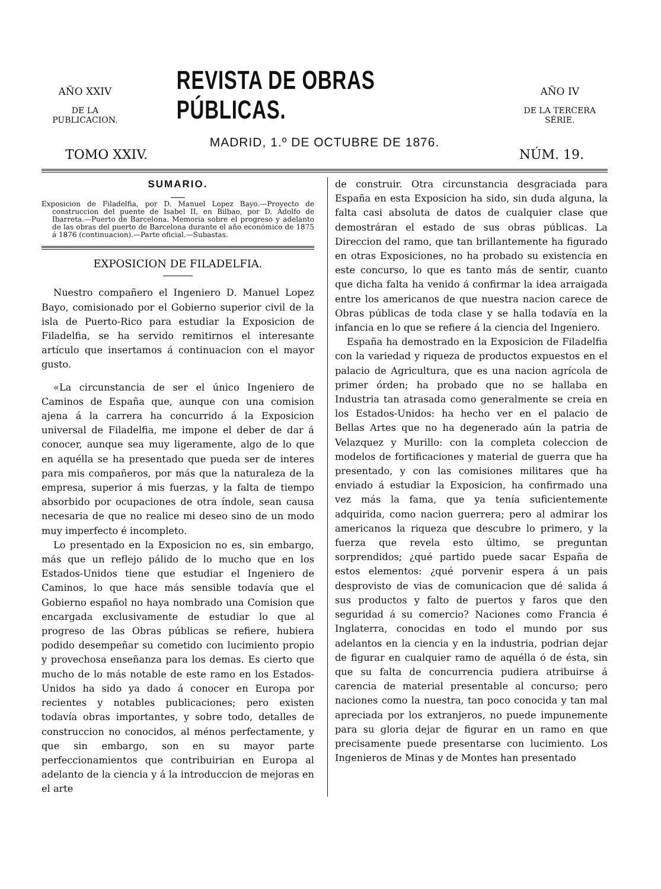AÑO XXIV
DE LA PUBLICACION.
REVISTA DE OBRAS PÚBLICAS.
AÑO IV
DE LA TERCERA SÉRIE.
MADRID, 1.º DE OCTUBRE DE 1876.
TOMO XXIV. NÚM. 19.
SUMARIO.
Exposicion de Filadelfia, por D. Manuel Lopez Bayo.—Proyecto de construccion del puente de Isabel II, en Bilbao, por D. Adolfo de Ibarreta.—Puerto de Barcelona. Memoria sobre el progreso y adelanto de las obras del puerto de Barcelona durante el año económico de 1875 á 1876 (continuacion).—Parte oficial.—Subastas.
EXPOSICION DE FILADELFIA.
Nuestro compañero el Ingeniero D. Manuel Lopez Bayo, comisionado por el Gobierno superior civil de la isla de Puerto-Rico para estudiar la Exposicion de Filadelfia, se ha servido remitirnos el interesante artículo que insertamos á continuacion con el mayor gusto.
«La circunstancia de ser el único Ingeniero de Caminos de España que, aunque con una comision ajena á la carrera ha concurrido á la Exposicion universal de Filadelfia, me impone el deber de dar á conocer, aunque sea muy ligeramente, algo de lo que en aquélla se ha presentado que pueda ser de interes para mis compañeros, por más que la naturaleza de la empresa, superior á mis fuerzas, y la falta de tiempo absorbido por ocupaciones de otra índole, sean causa necesaria de que no realice mi deseo sino de un modo muy imperfecto é incompleto.
Lo presentado en la Exposicion no es, sin embargo, más que un reflejo pálido de lo mucho que en los Estados-Unidos tiene que estudiar el Ingeniero de Caminos, lo que hace más sensible todavía que el Gobierno español no haya nombrado una Comision que encargada exclusivamente de estudiar lo que al progreso de las Obras públicas se refiere, hubiera podido desempeñar su cometido con lucimiento propio y provechosa enseñanza para los demas. Es cierto que mucho de lo más notable de este ramo en los Estados-Unidos ha sido ya dado á conocer en Europa por recientes y notables publicaciones; pero existen todavía obras importantes, y sobre todo, detalles de construccion no conocidos, al ménos perfectamente, y que sin embargo, son en su mayor parte perfeccionamientos que contribuirian en Europa al adelanto de la ciencia y á la introduccion de mejoras en el arte
de construir. Otra circunstancia desgraciada para España en esta Exposicion ha sido, sin duda alguna, la falta casi absoluta de datos de cualquier clase que demostráran el estado de sus obras públicas. La Direccion del ramo, que tan brillantemente ha figurado en otras Exposiciones, no ha probado su existencia en este concurso, lo que es tanto más de sentir, cuanto que dicha falta ha venido á confirmar la idea arraigada entre los americanos de que nuestra nacion carece de Obras públicas de toda clase y se halla todavía en la infancia en lo que se refiere á la ciencia del Ingeniero.
España ha demostrado en la Exposicion de Filadelfia con la variedad y riqueza de productos expuestos en el palacio de Agricultura, que es una nacion agrícola de primer órden; ha probado que no se hallaba en Industria tan atrasada como generalmente se creia en los Estados-Unidos: ha hecho ver en el palacio de Bellas Artes que no ha degenerado aún la patria de Velazquez y Murillo: con la completa coleccion de modelos de fortificaciones y material de guerra que ha presentado, y con las comisiones militares que ha enviado á estudiar la Exposicion, ha confirmado una vez más la fama, que ya tenía suficientemente adquirida, como nacion guerrera; pero al admirar los americanos la riqueza que descubre lo primero, y la fuerza que revela esto último, se preguntan sorprendidos; ¿qué partido puede sacar España de estos elementos: ¿qué porvenir espera á un pais desprovisto de vias de comunicacion que dé salida á sus productos y falto de puertos y faros que den seguridad á su comercio? Naciones como Francia é Inglaterra, conocidas en todo el mundo por sus adelantos en la ciencia y en la industria, podrian dejar de figurar en cualquier ramo de aquélla ó de ésta, sin que su falta de concurrencia pudiera atribuirse á carencia de material presentable al concurso; pero naciones como la nuestra, tan poco conocida y tan mal apreciada por los extranjeros, no puede impunemente para su gloria dejar de figurar en un ramo en que precisamente puede presentarse con lucimiento. Los Ingenieros de Minas y de Montes han presentado